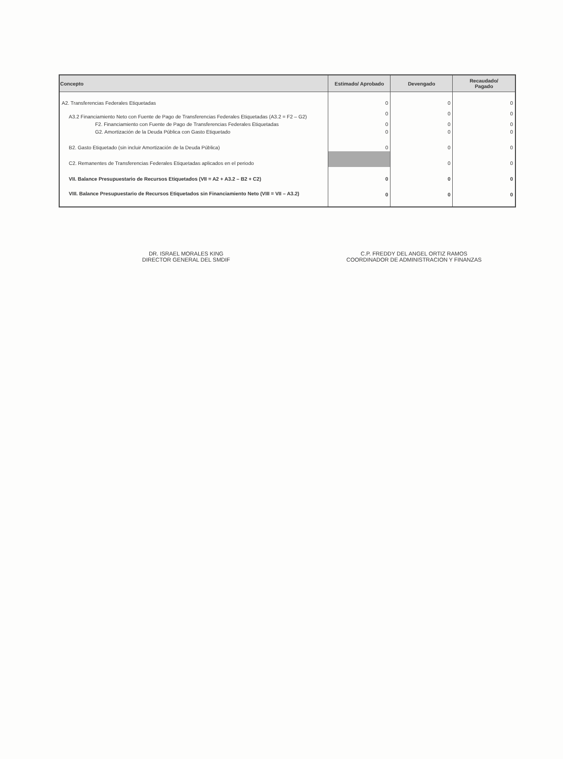| Concepto | Estimado/ Aprobado | Devengado | Recaudado/ Pagado |
| --- | --- | --- | --- |
| A2. Transferencias Federales Etiquetadas | 0 | 0 | 0 |
| A3.2 Financiamiento Neto con Fuente de Pago de Transferencias Federales Etiquetadas (A3.2 = F2 – G2) | 0 | 0 | 0 |
| F2. Financiamiento con Fuente de Pago de Transferencias Federales Etiquetadas | 0 | 0 | 0 |
| G2. Amortización de la Deuda Pública con Gasto Etiquetado | 0 | 0 | 0 |
| B2. Gasto Etiquetado (sin incluir Amortización de la Deuda Pública) | 0 | 0 | 0 |
| C2. Remanentes de Transferencias Federales Etiquetadas aplicados en el periodo | | 0 | 0 |
| VII. Balance Presupuestario de Recursos Etiquetados (VII = A2 + A3.2 – B2 + C2) | 0 | 0 | 0 |
| VIII. Balance Presupuestario de Recursos Etiquetados sin Financiamiento Neto (VIII = VII – A3.2) | 0 | 0 | 0 |
DR. ISRAEL MORALES KING
DIRECTOR GENERAL DEL SMDIF
C.P. FREDDY DEL ANGEL ORTIZ RAMOS
COORDINADOR DE ADMINISTRACION Y FINANZAS